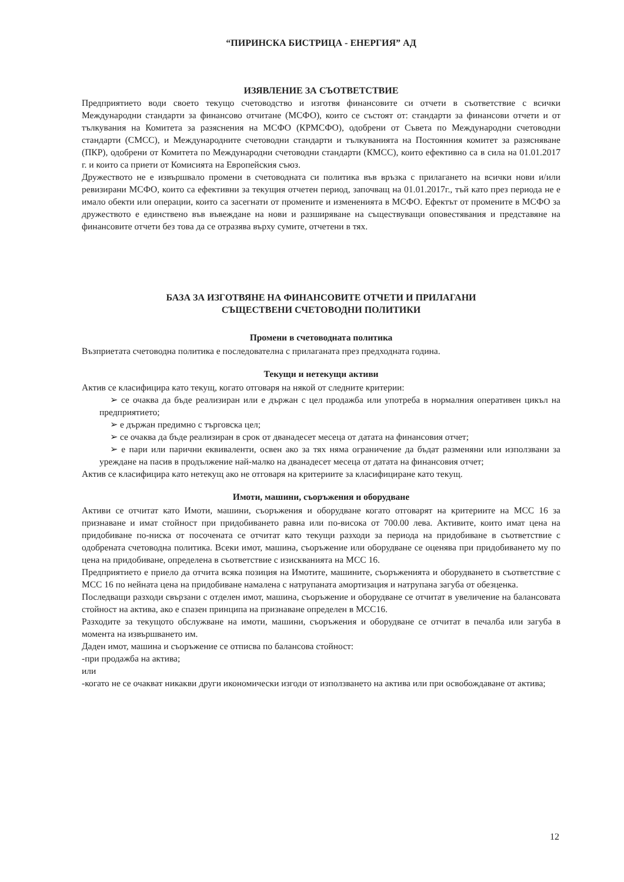“ПИРИНСКА БИСТРИЦА - ЕНЕРГИЯ” АД
ИЗЯВЛЕНИЕ ЗА СЪОТВЕТСТВИЕ
Предприятието води своето текущо счетоводство и изготвя финансовите си отчети в съответствие с всички Международни стандарти за финансово отчитане (МСФО), които се състоят от: стандарти за финансови отчети и от тълкувания на Комитета за разяснения на МСФО (КРМСФО), одобрени от Съвета по Международни счетоводни стандарти (СМСС), и Международните счетоводни стандарти и тълкуванията на Постоянния комитет за разясняване (ПКР), одобрени от Комитета по Международни счетоводни стандарти (КМСС), които ефективно са в сила на 01.01.2017 г. и които са приети от Комисията на Европейския съюз.
Дружеството не е извършвало промени в счетоводната си политика във връзка с прилагането на всички нови и/или ревизирани МСФО, които са ефективни за текущия отчетен период, започващ на 01.01.2017г., тъй като през периода не е имало обекти или операции, които са засегнати от промените и измененията в МСФО. Ефектът от промените в МСФО за дружеството е единствено във въвеждане на нови и разширяване на съществуващи оповестявания и представяне на финансовите отчети без това да се отразява върху сумите, отчетени в тях.
БАЗА ЗА ИЗГОТВЯНЕ НА ФИНАНСОВИТЕ ОТЧЕТИ И ПРИЛАГАНИ
СЪЩЕСТВЕНИ СЧЕТОВОДНИ ПОЛИТИКИ
Промени в счетоводната политика
Възприетата счетоводна политика е последователна с прилаганата през предходната година.
Текущи и нетекущи активи
Актив се класифицира като текущ, когато отговаря на някой от следните критерии:
➢ се очаква да бъде реализиран или е държан с цел продажба или употреба в нормалния оперативен цикъл на предприятието;
➢ е държан предимно с търговска цел;
➢ се очаква да бъде реализиран в срок от дванадесет месеца от датата на финансовия отчет;
➢ е пари или парични еквиваленти, освен ако за тях няма ограничение да бъдат разменяни или използвани за уреждане на пасив в продължение най-малко на дванадесет месеца от датата на финансовия отчет;
Актив се класифицира като нетекущ ако не отговаря на критериите за класифициране като текущ.
Имоти, машини, съоръжения и оборудване
Активи се отчитат като Имоти, машини, съоръжения и оборудване когато отговарят на критериите на МСС 16 за признаване и имат стойност при придобиването равна или по-висока от 700.00 лева. Активите, които имат цена на придобиване по-ниска от посочената се отчитат като текущи разходи за периода на придобиване в съответствие с одобрената счетоводна политика. Всеки имот, машина, съоръжение или оборудване се оценява при придобиването му по цена на придобиване, определена в съответствие с изискванията на МСС 16.
Предприятието е приело да отчита всяка позиция на Имотите, машините, съоръженията и оборудването в съответствие с МСС 16 по нейната цена на придобиване намалена с натрупаната амортизация и натрупана загуба от обезценка.
Последващи разходи свързани с отделен имот, машина, съоръжение и оборудване се отчитат в увеличение на балансовата стойност на актива, ако е спазен принципа на признаване определен в МСС16.
Разходите за текущото обслужване на имоти, машини, съоръжения и оборудване се отчитат в печалба или загуба в момента на извършването им.
Даден имот, машина и съоръжение се отписва по балансова стойност:
-при продажба на актива;
или
-когато не се очакват никакви други икономически изгоди от използването на актива или при освобождаване от актива;
12